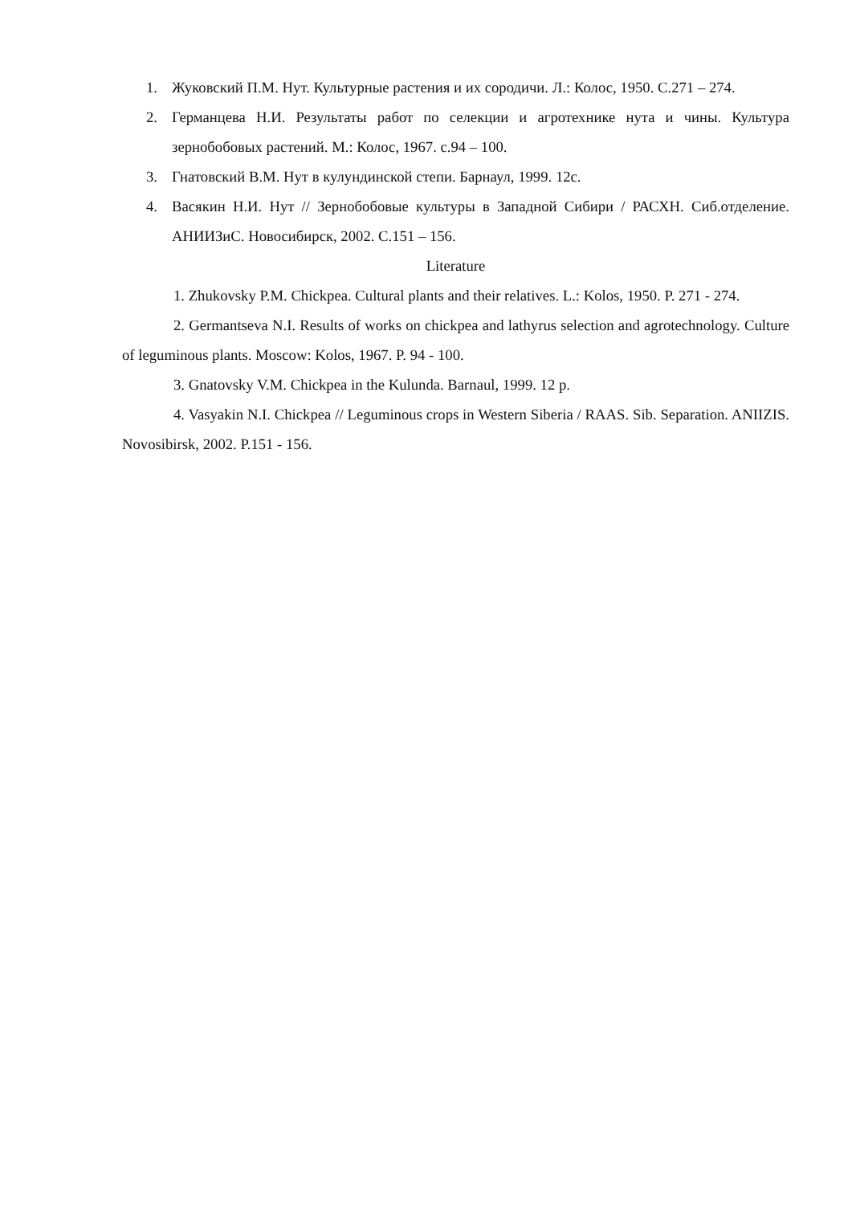1. Жуковский П.М. Нут. Культурные растения и их сородичи. Л.: Колос, 1950. С.271 – 274.
2. Германцева Н.И. Результаты работ по селекции и агротехнике нута и чины. Культура зернобобовых растений. М.: Колос, 1967. с.94 – 100.
3. Гнатовский В.М. Нут в кулундинской степи. Барнаул, 1999. 12с.
4. Васякин Н.И. Нут // Зернобобовые культуры в Западной Сибири / РАСХН. Сиб.отделение. АНИИЗиС. Новосибирск, 2002. С.151 – 156.
Literature
1. Zhukovsky P.M. Chickpea. Cultural plants and their relatives. L.: Kolos, 1950. P. 271 - 274.
2. Germantseva N.I. Results of works on chickpea and lathyrus selection and agrotechnology. Culture of leguminous plants. Moscow: Kolos, 1967. P. 94 - 100.
3. Gnatovsky V.M. Chickpea in the Kulunda. Barnaul, 1999. 12 p.
4. Vasyakin N.I. Chickpea // Leguminous crops in Western Siberia / RAAS. Sib. Separation. ANIIZIS. Novosibirsk, 2002. P.151 - 156.